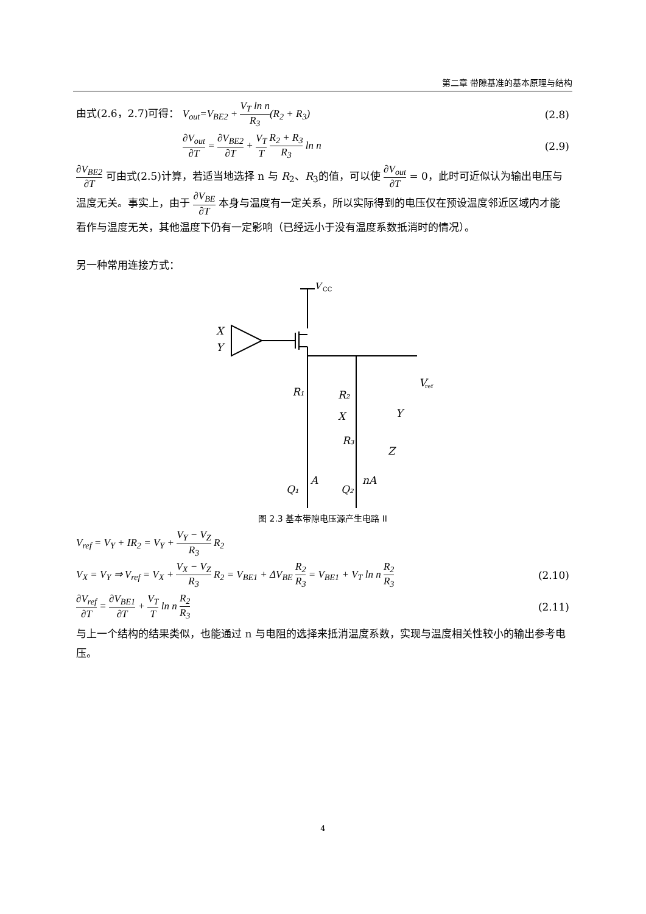第二章 带隙基准的基本原理与结构
由式(2.6，2.7)可得： V<sub>out</sub>=V<sub>BE2</sub> + V<sub>T</sub> ln n R<sub>3</sub>(R<sub>2</sub> + R<sub>3</sub>)
(2.8)
∂V<sub>out</sub> ∂T = ∂V<sub>BE2</sub> ∂T + V<sub>T</sub> T R<sub>2</sub> + R<sub>3</sub> R<sub>3</sub> ln n
(2.9)
∂V<sub>BE2</sub> ∂T 可由式(2.5)计算，若适当地选择 n 与 R<sub>2</sub>、R<sub>3</sub>的值，可以使 ∂V<sub>out</sub> ∂T = 0，此时可近似认为输出电压与温度无关。事实上，由于 ∂V<sub>BE</sub> ∂T 本身与温度有一定关系，所以实际得到的电压仅在预设温度邻近区域内才能看作与温度无关，其他温度下仍有一定影响（已经远小于没有温度系数抵消时的情况）。
另一种常用连接方式：
V
CC
X
Y
R₁
R₂
R₃
X
Y
Z
V
ref
A
nA
Q₁
Q₂
图 2.3 基本带隙电压源产生电路 II
V<sub>ref</sub> = V<sub>Y</sub> + IR<sub>2</sub> = V<sub>Y</sub> + V<sub>Y</sub> − V<sub>Z</sub> R<sub>3</sub> R<sub>2</sub>
V<sub>X</sub> = V<sub>Y</sub> ⇒ V<sub>ref</sub> = V<sub>X</sub> + V<sub>X</sub> − V<sub>Z</sub> R<sub>3</sub> R<sub>2</sub> = V<sub>BE1</sub> + ΔV<sub>BE</sub> R<sub>2</sub> R<sub>3</sub> = V<sub>BE1</sub> + V<sub>T</sub> ln n R<sub>2</sub> R<sub>3</sub>
(2.10)
∂V<sub>ref</sub> ∂T = ∂V<sub>BE1</sub> ∂T + V<sub>T</sub> T ln n R<sub>2</sub> R<sub>3</sub>
(2.11)
与上一个结构的结果类似，也能通过 n 与电阻的选择来抵消温度系数，实现与温度相关性较小的输出参考电压。
4